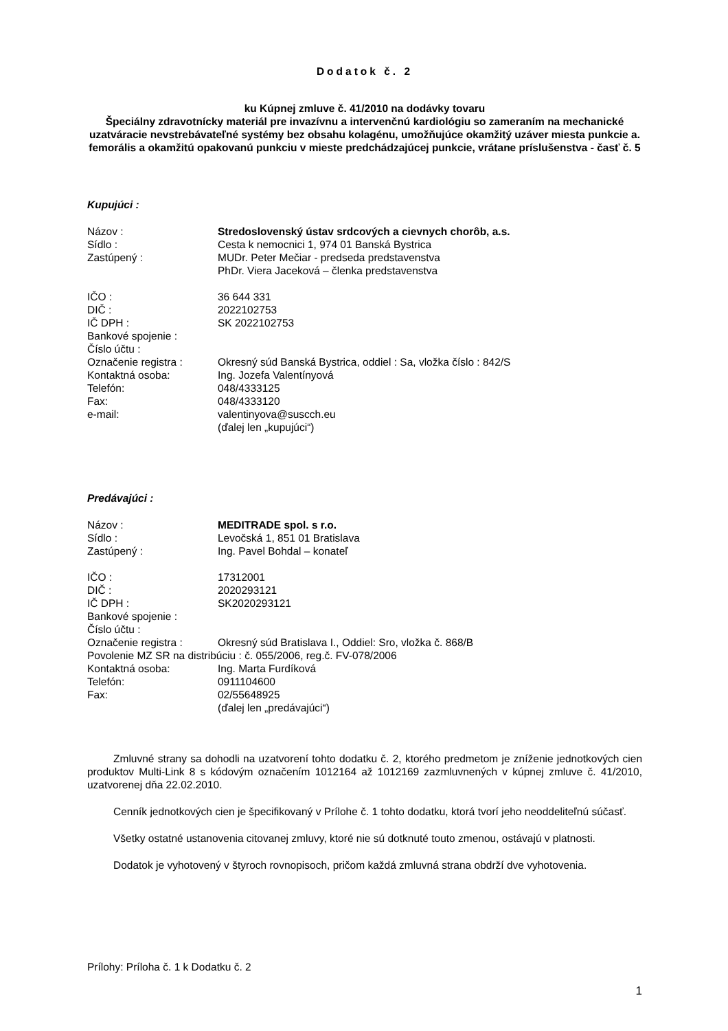Dodatok č. 2
ku Kúpnej zmluve č. 41/2010 na dodávky tovaru
Špeciálny zdravotnícky materiál pre invazívnu a intervenčnú kardiológiu so zameraním na mechanické uzatváracie nevstrebávateľné systémy bez obsahu kolagénu, umožňujúce okamžitý uzáver miesta punkcie a. femorális a okamžitú opakovanú punkciu v mieste predchádzajúcej punkcie, vrátane príslušenstva - časť č. 5
Kupujúci :
Názov : Stredoslovenský ústav srdcových a cievnych chorôb, a.s.
Sídlo : Cesta k nemocnici 1, 974 01 Banská Bystrica
Zastúpený : MUDr. Peter Mečiar - predseda predstavenstva
PhDr. Viera Jaceková – členka predstavenstva
IČO : 36 644 331
DIČ : 2022102753
IČ DPH : SK 2022102753
Bankové spojenie :
Číslo účtu :
Označenie registra : Okresný súd Banská Bystrica, oddiel : Sa, vložka číslo : 842/S
Kontaktná osoba: Ing. Jozefa Valentínyová
Telefón: 048/4333125
Fax: 048/4333120
e-mail: valentinyova@suscch.eu
(ďalej len „kupujúci“)
Predávajúci :
Názov : MEDITRADE spol. s r.o.
Sídlo : Levočská 1, 851 01 Bratislava
Zastúpený : Ing. Pavel Bohdal – konateľ
IČO : 17312001
DIČ : 2020293121
IČ DPH : SK2020293121
Bankové spojenie :
Číslo účtu :
Označenie registra : Okresný súd Bratislava I., Oddiel: Sro, vložka č. 868/B
Povolenie MZ SR na distribúciu : č. 055/2006, reg.č. FV-078/2006
Kontaktná osoba: Ing. Marta Furdíková
Telefón: 0911104600
Fax: 02/55648925
(ďalej len „predávajúci“)
Zmluvné strany sa dohodli na uzatvorení tohto dodatku č. 2, ktorého predmetom je zníženie jednotkových cien produktov Multi-Link 8 s kódovým označením 1012164 až 1012169 zazmluvnených v kúpnej zmluve č. 41/2010, uzatvorenej dňa 22.02.2010.
Cenník jednotkových cien je špecifikovaný v Prílohe č. 1 tohto dodatku, ktorá tvorí jeho neoddeliteľnú súčasť.
Všetky ostatné ustanovenia citovanej zmluvy, ktoré nie sú dotknuté touto zmenou, ostávajú v platnosti.
Dodatok je vyhotovený v štyroch rovnopisoch, pričom každá zmluvná strana obdrží dve vyhotovenia.
Prílohy: Príloha č. 1 k Dodatku č. 2
1